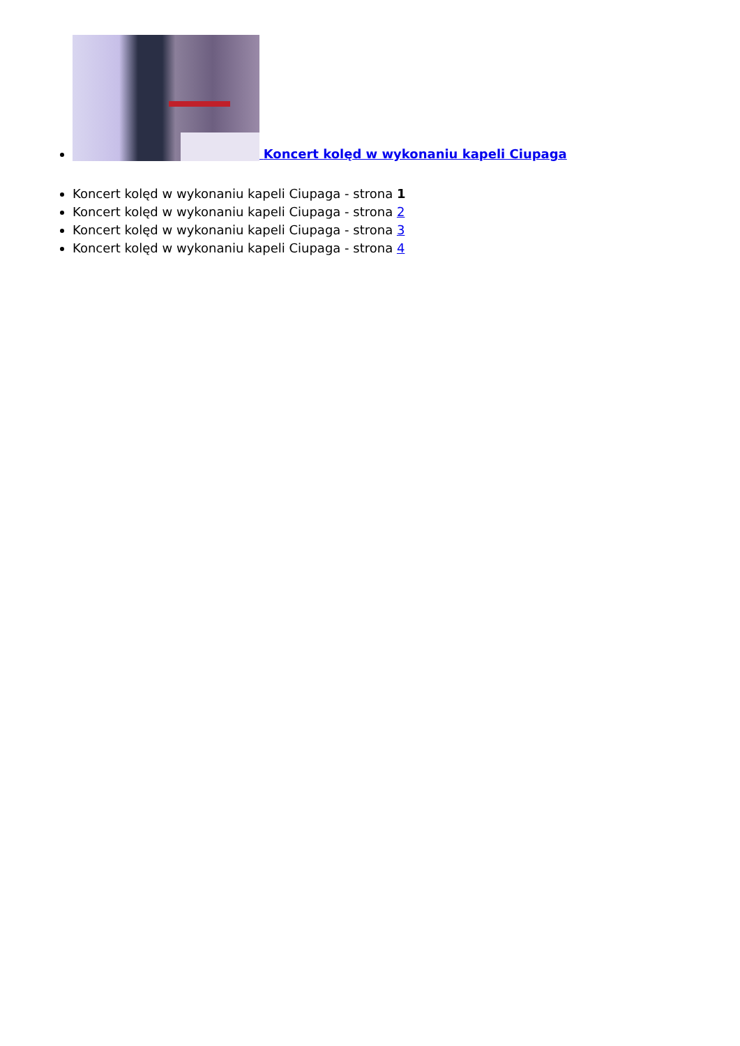Koncert kolęd w wykonaniu kapeli Ciupaga
Koncert kolęd w wykonaniu kapeli Ciupaga - strona 1
Koncert kolęd w wykonaniu kapeli Ciupaga - strona 2
Koncert kolęd w wykonaniu kapeli Ciupaga - strona 3
Koncert kolęd w wykonaniu kapeli Ciupaga - strona 4